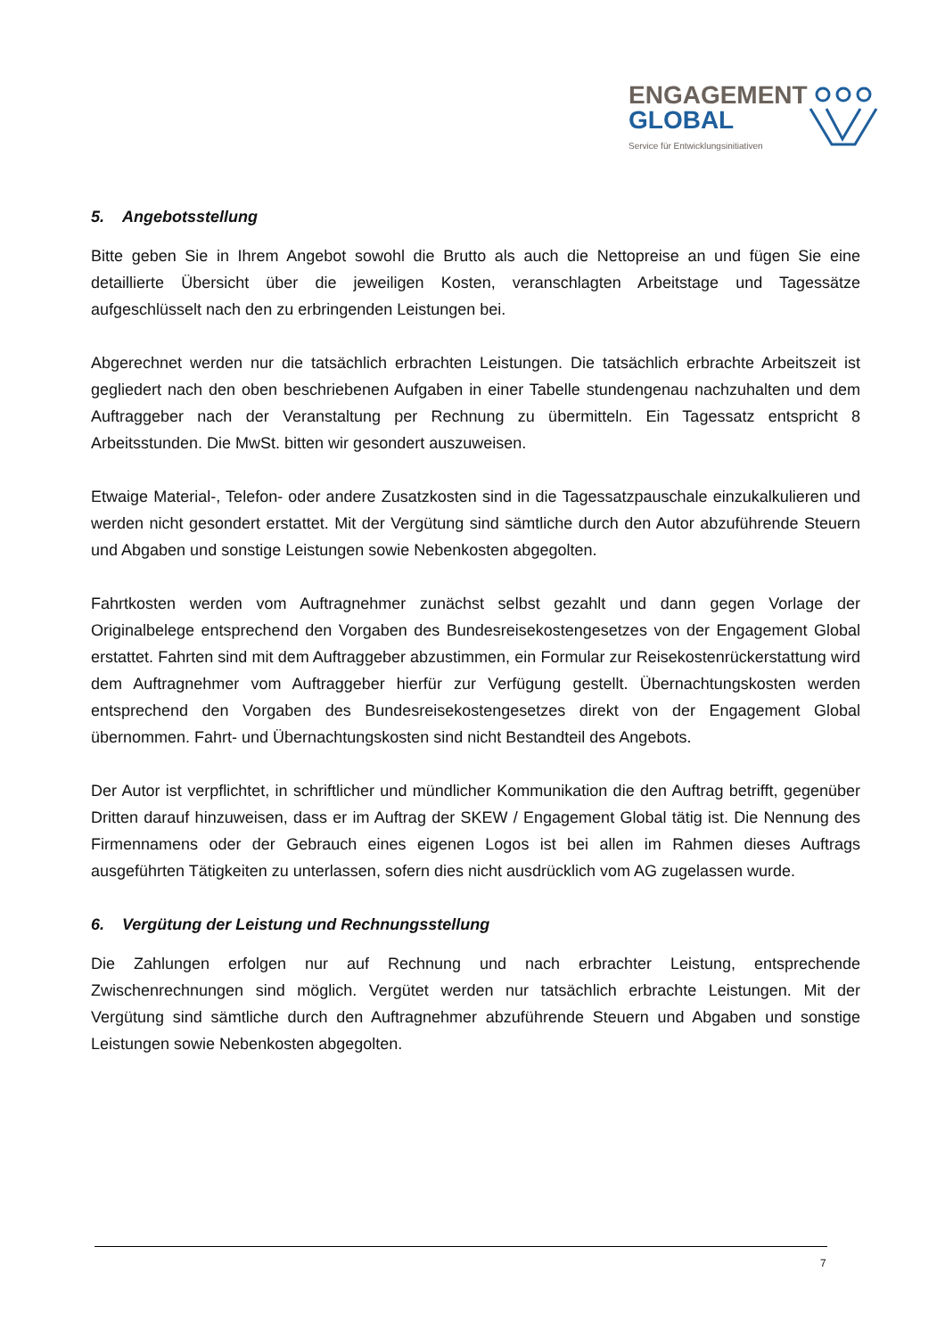ENGAGEMENT
GLOBAL
Service für Entwicklungsinitiativen
5. Angebotsstellung
Bitte geben Sie in Ihrem Angebot sowohl die Brutto als auch die Nettopreise an und fügen Sie eine detaillierte Übersicht über die jeweiligen Kosten, veranschlagten Arbeitstage und Tagessätze aufgeschlüsselt nach den zu erbringenden Leistungen bei.
Abgerechnet werden nur die tatsächlich erbrachten Leistungen. Die tatsächlich erbrachte Arbeitszeit ist gegliedert nach den oben beschriebenen Aufgaben in einer Tabelle stundengenau nachzuhalten und dem Auftraggeber nach der Veranstaltung per Rechnung zu übermitteln. Ein Tagessatz entspricht 8 Arbeitsstunden. Die MwSt. bitten wir gesondert auszuweisen.
Etwaige Material-, Telefon- oder andere Zusatzkosten sind in die Tagessatzpauschale einzukalkulieren und werden nicht gesondert erstattet. Mit der Vergütung sind sämtliche durch den Autor abzuführende Steuern und Abgaben und sonstige Leistungen sowie Nebenkosten abgegolten.
Fahrtkosten werden vom Auftragnehmer zunächst selbst gezahlt und dann gegen Vorlage der Originalbelege entsprechend den Vorgaben des Bundesreisekostengesetzes von der Engagement Global erstattet. Fahrten sind mit dem Auftraggeber abzustimmen, ein Formular zur Reisekostenrückerstattung wird dem Auftragnehmer vom Auftraggeber hierfür zur Verfügung gestellt. Übernachtungskosten werden entsprechend den Vorgaben des Bundesreisekostengesetzes direkt von der Engagement Global übernommen. Fahrt- und Übernachtungskosten sind nicht Bestandteil des Angebots.
Der Autor ist verpflichtet, in schriftlicher und mündlicher Kommunikation die den Auftrag betrifft, gegenüber Dritten darauf hinzuweisen, dass er im Auftrag der SKEW / Engagement Global tätig ist. Die Nennung des Firmennamens oder der Gebrauch eines eigenen Logos ist bei allen im Rahmen dieses Auftrags ausgeführten Tätigkeiten zu unterlassen, sofern dies nicht ausdrücklich vom AG zugelassen wurde.
6. Vergütung der Leistung und Rechnungsstellung
Die Zahlungen erfolgen nur auf Rechnung und nach erbrachter Leistung, entsprechende Zwischenrechnungen sind möglich. Vergütet werden nur tatsächlich erbrachte Leistungen. Mit der Vergütung sind sämtliche durch den Auftragnehmer abzuführende Steuern und Abgaben und sonstige Leistungen sowie Nebenkosten abgegolten.
7